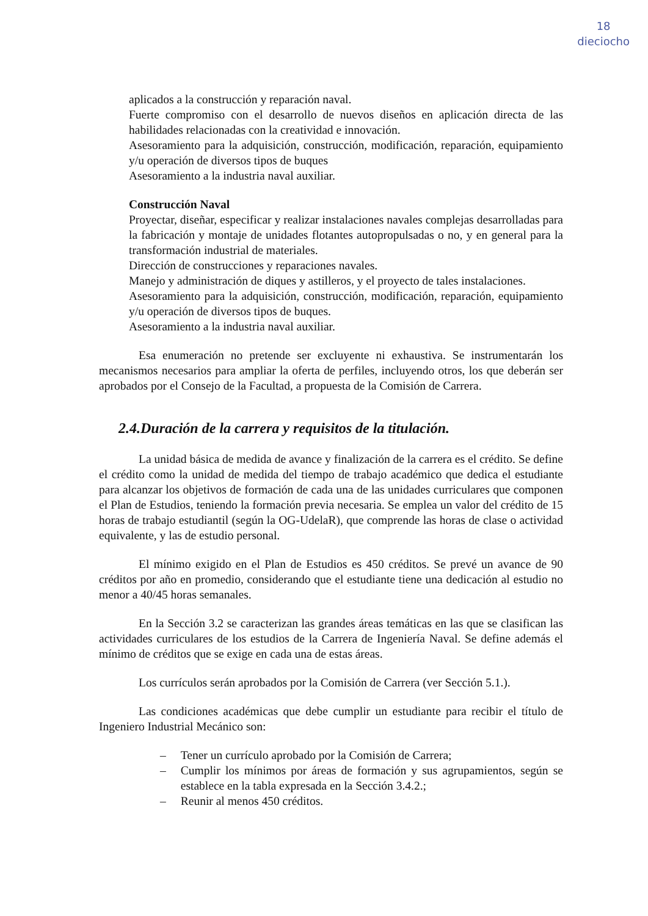18
dieciocho
aplicados a la construcción y reparación naval.
Fuerte compromiso con el desarrollo de nuevos diseños en aplicación directa de las habilidades relacionadas con la creatividad e innovación.
Asesoramiento para la adquisición, construcción, modificación, reparación, equipamiento y/u operación de diversos tipos de buques
Asesoramiento a la industria naval auxiliar.
Construcción Naval
Proyectar, diseñar, especificar y realizar instalaciones navales complejas desarrolladas para la fabricación y montaje de unidades flotantes autopropulsadas o no, y en general para la transformación industrial de materiales.
Dirección de construcciones y reparaciones navales.
Manejo y administración de diques y astilleros, y el proyecto de tales instalaciones.
Asesoramiento para la adquisición, construcción, modificación, reparación, equipamiento y/u operación de diversos tipos de buques.
Asesoramiento a la industria naval auxiliar.
Esa enumeración no pretende ser excluyente ni exhaustiva. Se instrumentarán los mecanismos necesarios para ampliar la oferta de perfiles, incluyendo otros, los que deberán ser aprobados por el Consejo de la Facultad, a propuesta de la Comisión de Carrera.
2.4.Duración de la carrera y requisitos de la titulación.
La unidad básica de medida de avance y finalización de la carrera es el crédito. Se define el crédito como la unidad de medida del tiempo de trabajo académico que dedica el estudiante para alcanzar los objetivos de formación de cada una de las unidades curriculares que componen el Plan de Estudios, teniendo la formación previa necesaria. Se emplea un valor del crédito de 15 horas de trabajo estudiantil (según la OG-UdelaR), que comprende las horas de clase o actividad equivalente, y las de estudio personal.
El mínimo exigido en el Plan de Estudios es 450 créditos. Se prevé un avance de 90 créditos por año en promedio, considerando que el estudiante tiene una dedicación al estudio no menor a 40/45 horas semanales.
En la Sección 3.2 se caracterizan las grandes áreas temáticas en las que se clasifican las actividades curriculares de los estudios de la Carrera de Ingeniería Naval. Se define además el mínimo de créditos que se exige en cada una de estas áreas.
Los currículos serán aprobados por la Comisión de Carrera (ver Sección 5.1.).
Las condiciones académicas que debe cumplir un estudiante para recibir el título de Ingeniero Industrial Mecánico son:
– Tener un currículo aprobado por la Comisión de Carrera;
– Cumplir los mínimos por áreas de formación y sus agrupamientos, según se establece en la tabla expresada en la Sección 3.4.2.;
– Reunir al menos 450 créditos.